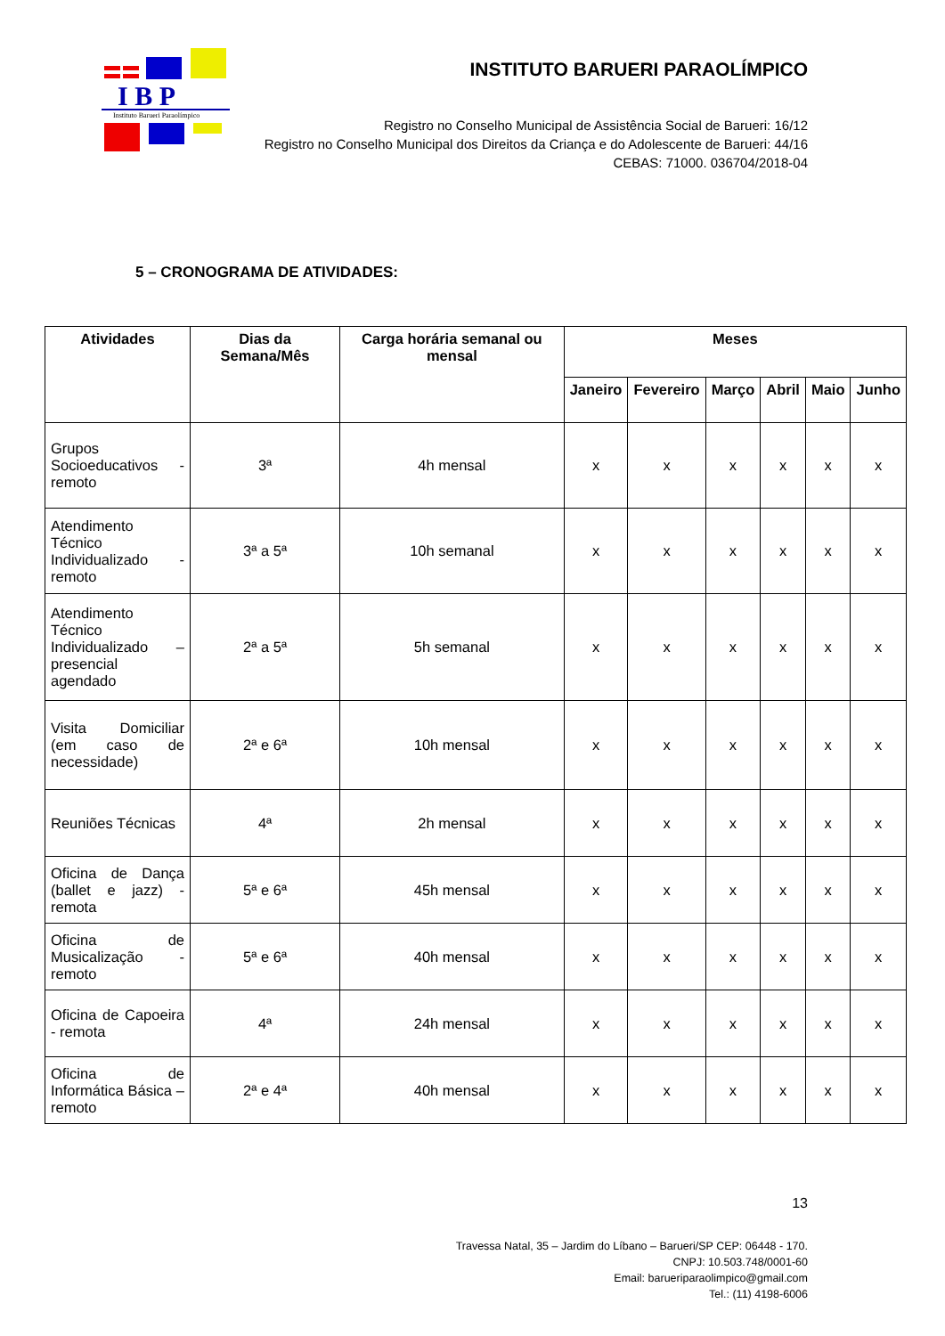I B P
Instituto Barueri Paraolímpico
INSTITUTO BARUERI PARAOLÍMPICO
Registro no Conselho Municipal de Assistência Social de Barueri: 16/12
Registro no Conselho Municipal dos Direitos da Criança e do Adolescente de Barueri: 44/16
CEBAS: 71000. 036704/2018-04
5 – CRONOGRAMA DE ATIVIDADES:
| Atividades | Dias da Semana/Mês | Carga horária semanal ou mensal | Meses | | | | | |
| --- | --- | --- | --- | --- | --- | --- | --- | --- |
| | | | Janeiro | Fevereiro | Março | Abril | Maio | Junho |
| Grupos Socioeducativos - remoto | 3ª | 4h mensal | x | x | x | x | x | x |
| Atendimento Técnico Individualizado - remoto | 3ª a 5ª | 10h semanal | x | x | x | x | x | x |
| Atendimento Técnico Individualizado – presencial agendado | 2ª a 5ª | 5h semanal | x | x | x | x | x | x |
| Visita Domiciliar (em caso de necessidade) | 2ª e 6ª | 10h mensal | x | x | x | x | x | x |
| Reuniões Técnicas | 4ª | 2h mensal | x | x | x | x | x | x |
| Oficina de Dança (ballet e jazz) - remota | 5ª e 6ª | 45h mensal | x | x | x | x | x | x |
| Oficina de Musicalização - remoto | 5ª e 6ª | 40h mensal | x | x | x | x | x | x |
| Oficina de Capoeira - remota | 4ª | 24h mensal | x | x | x | x | x | x |
| Oficina de Informática Básica – remoto | 2ª e 4ª | 40h mensal | x | x | x | x | x | x |
13
Travessa Natal, 35 – Jardim do Líbano – Barueri/SP CEP: 06448 - 170.
CNPJ: 10.503.748/0001-60
Email: barueriparaolimpico@gmail.com
Tel.: (11) 4198-6006